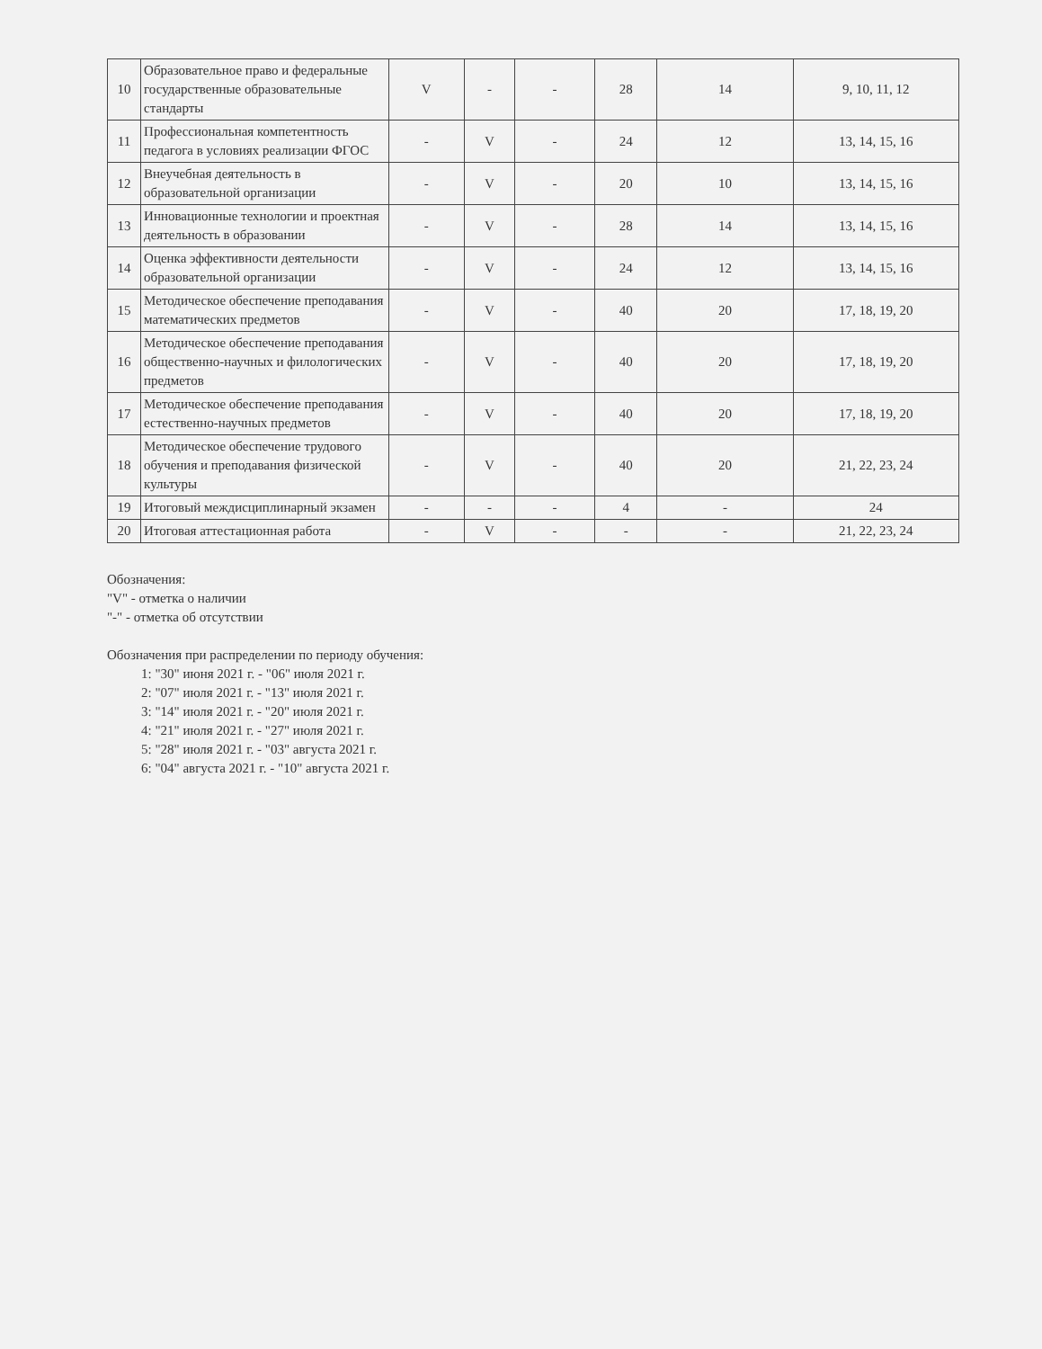| 10 | Образовательное право и федеральные государственные образовательные стандарты | V | - | - | 28 | 14 | 9, 10, 11, 12 |
| 11 | Профессиональная компетентность педагога в условиях реализации ФГОС | - | V | - | 24 | 12 | 13, 14, 15, 16 |
| 12 | Внеучебная деятельность в образовательной организации | - | V | - | 20 | 10 | 13, 14, 15, 16 |
| 13 | Инновационные технологии и проектная деятельность в образовании | - | V | - | 28 | 14 | 13, 14, 15, 16 |
| 14 | Оценка эффективности деятельности образовательной организации | - | V | - | 24 | 12 | 13, 14, 15, 16 |
| 15 | Методическое обеспечение преподавания математических предметов | - | V | - | 40 | 20 | 17, 18, 19, 20 |
| 16 | Методическое обеспечение преподавания общественно-научных и филологических предметов | - | V | - | 40 | 20 | 17, 18, 19, 20 |
| 17 | Методическое обеспечение преподавания естественно-научных предметов | - | V | - | 40 | 20 | 17, 18, 19, 20 |
| 18 | Методическое обеспечение трудового обучения и преподавания физической культуры | - | V | - | 40 | 20 | 21, 22, 23, 24 |
| 19 | Итоговый междисциплинарный экзамен | - | - | - | 4 | - | 24 |
| 20 | Итоговая аттестационная работа | - | V | - | - | - | 21, 22, 23, 24 |
Обозначения:
"V" - отметка о наличии
"-" - отметка об отсутствии
Обозначения при распределении по периоду обучения:
1: "30" июня 2021 г. - "06" июля 2021 г.
2: "07" июля 2021 г. - "13" июля 2021 г.
3: "14" июля 2021 г. - "20" июля 2021 г.
4: "21" июля 2021 г. - "27" июля 2021 г.
5: "28" июля 2021 г. - "03" августа 2021 г.
6: "04" августа 2021 г. - "10" августа 2021 г.